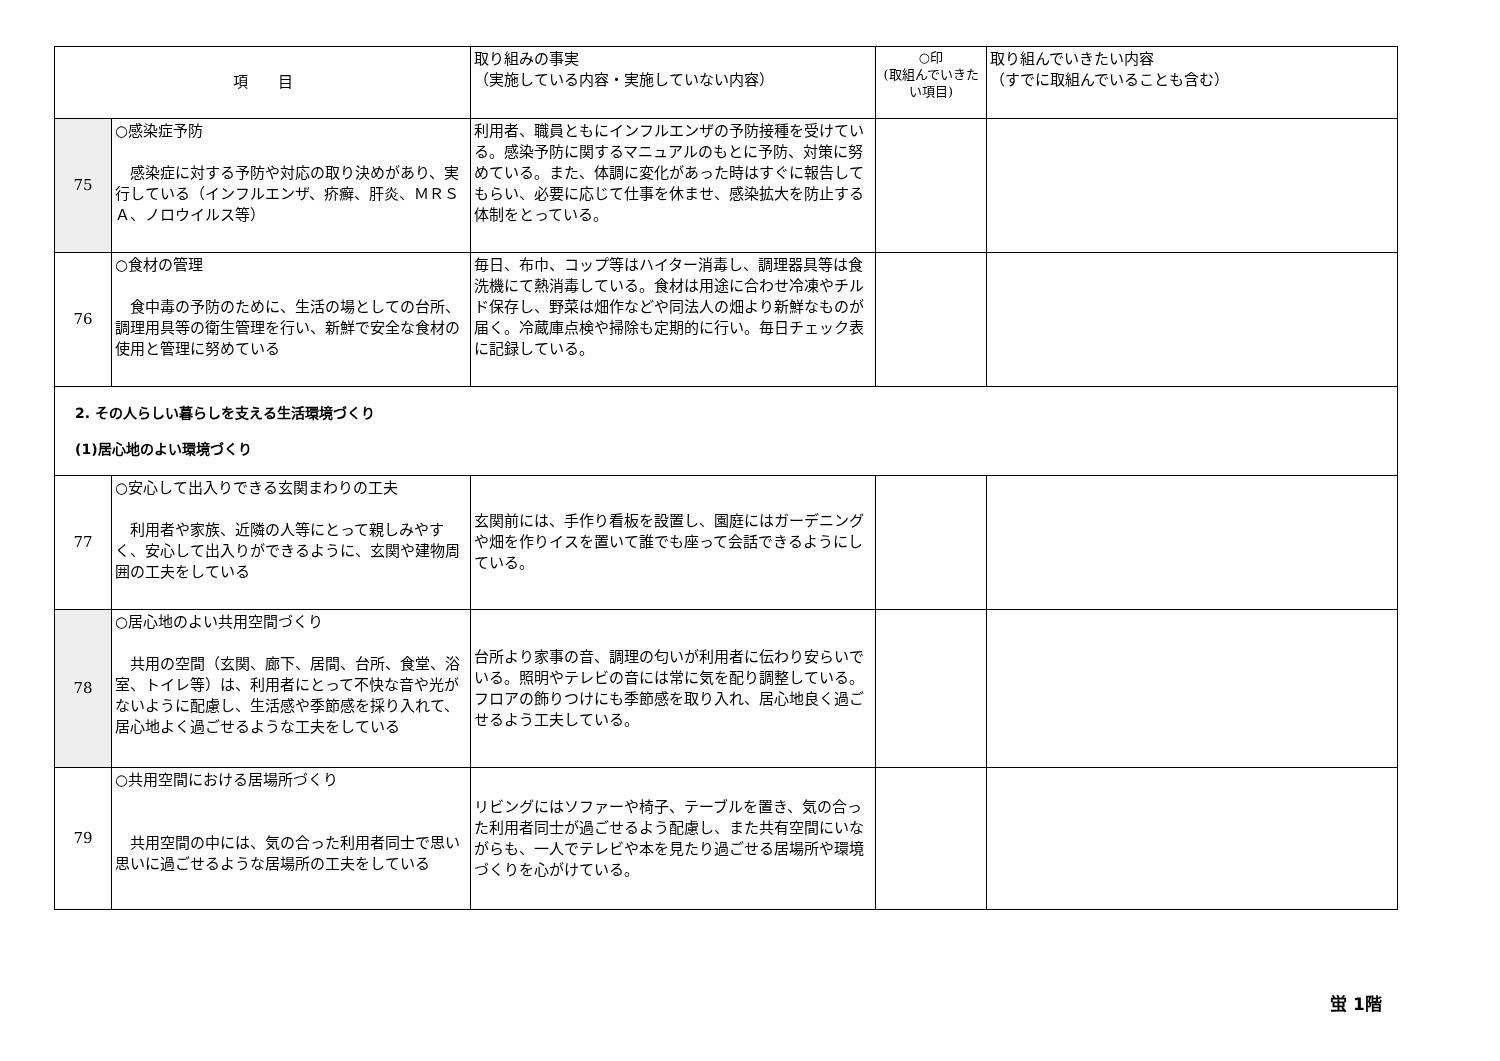| 項 目 | | 取り組みの事実 （実施している内容・実施していない内容） | ○印 (取組んでいきたい項目) | 取り組んでいきたい内容 （すでに取組んでいることも含む） |
| --- | --- | --- | --- | --- |
| 75 | ○感染症予防 感染症に対する予防や対応の取り決めがあり、実行している（インフルエンザ、疥癬、肝炎、ＭＲＳＡ、ノロウイルス等） | 利用者、職員ともにインフルエンザの予防接種を受けている。感染予防に関するマニュアルのもとに予防、対策に努めている。また、体調に変化があった時はすぐに報告してもらい、必要に応じて仕事を休ませ、感染拡大を防止する体制をとっている。 | | |
| 76 | ○食材の管理 食中毒の予防のために、生活の場としての台所、調理用具等の衛生管理を行い、新鮮で安全な食材の使用と管理に努めている | 毎日、布巾、コップ等はハイター消毒し、調理器具等は食洗機にて熱消毒している。食材は用途に合わせ冷凍やチルド保存し、野菜は畑作などや同法人の畑より新鮮なものが届く。冷蔵庫点検や掃除も定期的に行い。毎日チェック表に記録している。 | | |
| 2. その人らしい暮らしを支える生活環境づくり (1)居心地のよい環境づくり | | | | |
| 77 | ○安心して出入りできる玄関まわりの工夫 利用者や家族、近隣の人等にとって親しみやすく、安心して出入りができるように、玄関や建物周囲の工夫をしている | 玄関前には、手作り看板を設置し、園庭にはガーデニングや畑を作りイスを置いて誰でも座って会話できるようにしている。 | | |
| 78 | ○居心地のよい共用空間づくり 共用の空間（玄関、廊下、居間、台所、食堂、浴室、トイレ等）は、利用者にとって不快な音や光がないように配慮し、生活感や季節感を採り入れて、居心地よく過ごせるような工夫をしている | 台所より家事の音、調理の匂いが利用者に伝わり安らいでいる。照明やテレビの音には常に気を配り調整している。フロアの飾りつけにも季節感を取り入れ、居心地良く過ごせるよう工夫している。 | | |
| 79 | ○共用空間における居場所づくり 共用空間の中には、気の合った利用者同士で思い思いに過ごせるような居場所の工夫をしている | リビングにはソファーや椅子、テーブルを置き、気の合った利用者同士が過ごせるよう配慮し、また共有空間にいながらも、一人でテレビや本を見たり過ごせる居場所や環境づくりを心がけている。 | | |
蛍 1階